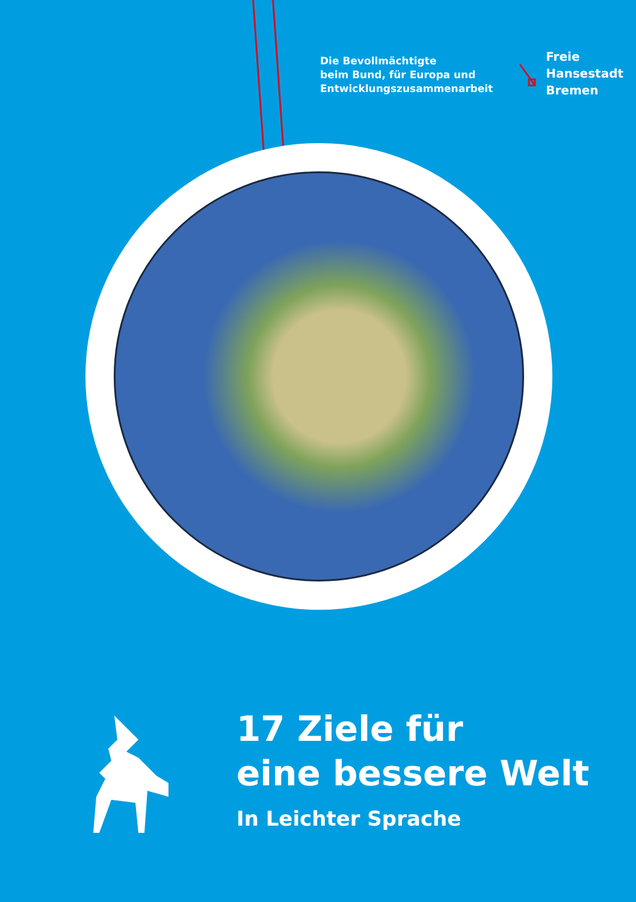Die Bevollmächtigte
beim Bund, für Europa und
Entwicklungszusammenarbeit
Freie
Hansestadt
Bremen
17 Ziele für
eine bessere Welt
In Leichter Sprache